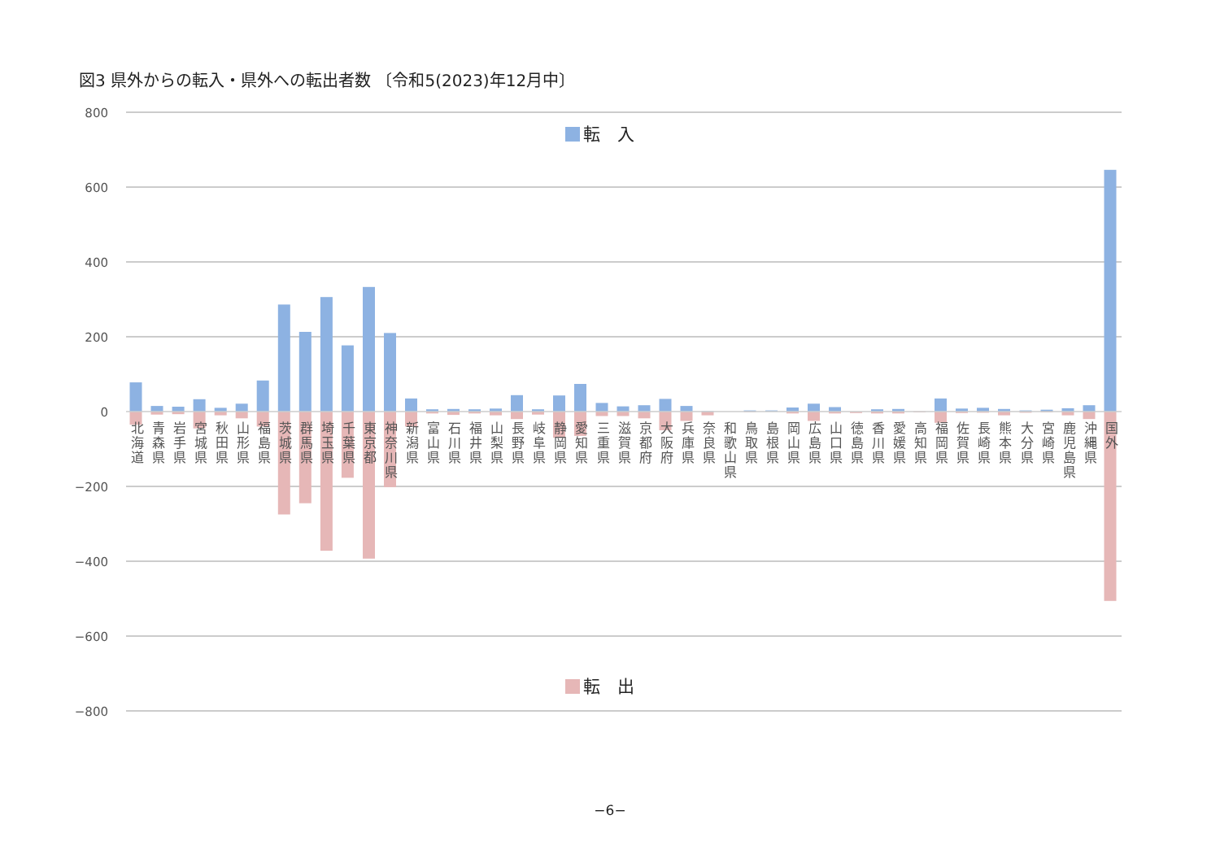図3 県外からの転入・県外への転出者数 〔令和5(2023)年12月中〕
転　入
800
600
400
200
0
−200
−400
−600
−800
北海道
青森県
岩手県
宮城県
秋田県
山形県
福島県
茨城県
群馬県
埼玉県
千葉県
東京都
神奈川県
新潟県
富山県
石川県
福井県
山梨県
長野県
岐阜県
静岡県
愛知県
三重県
滋賀県
京都府
大阪府
兵庫県
奈良県
和歌山県
鳥取県
島根県
岡山県
広島県
山口県
徳島県
香川県
愛媛県
高知県
福岡県
佐賀県
長崎県
熊本県
大分県
宮崎県
鹿児島県
沖縄県
国外
転　出
−6−